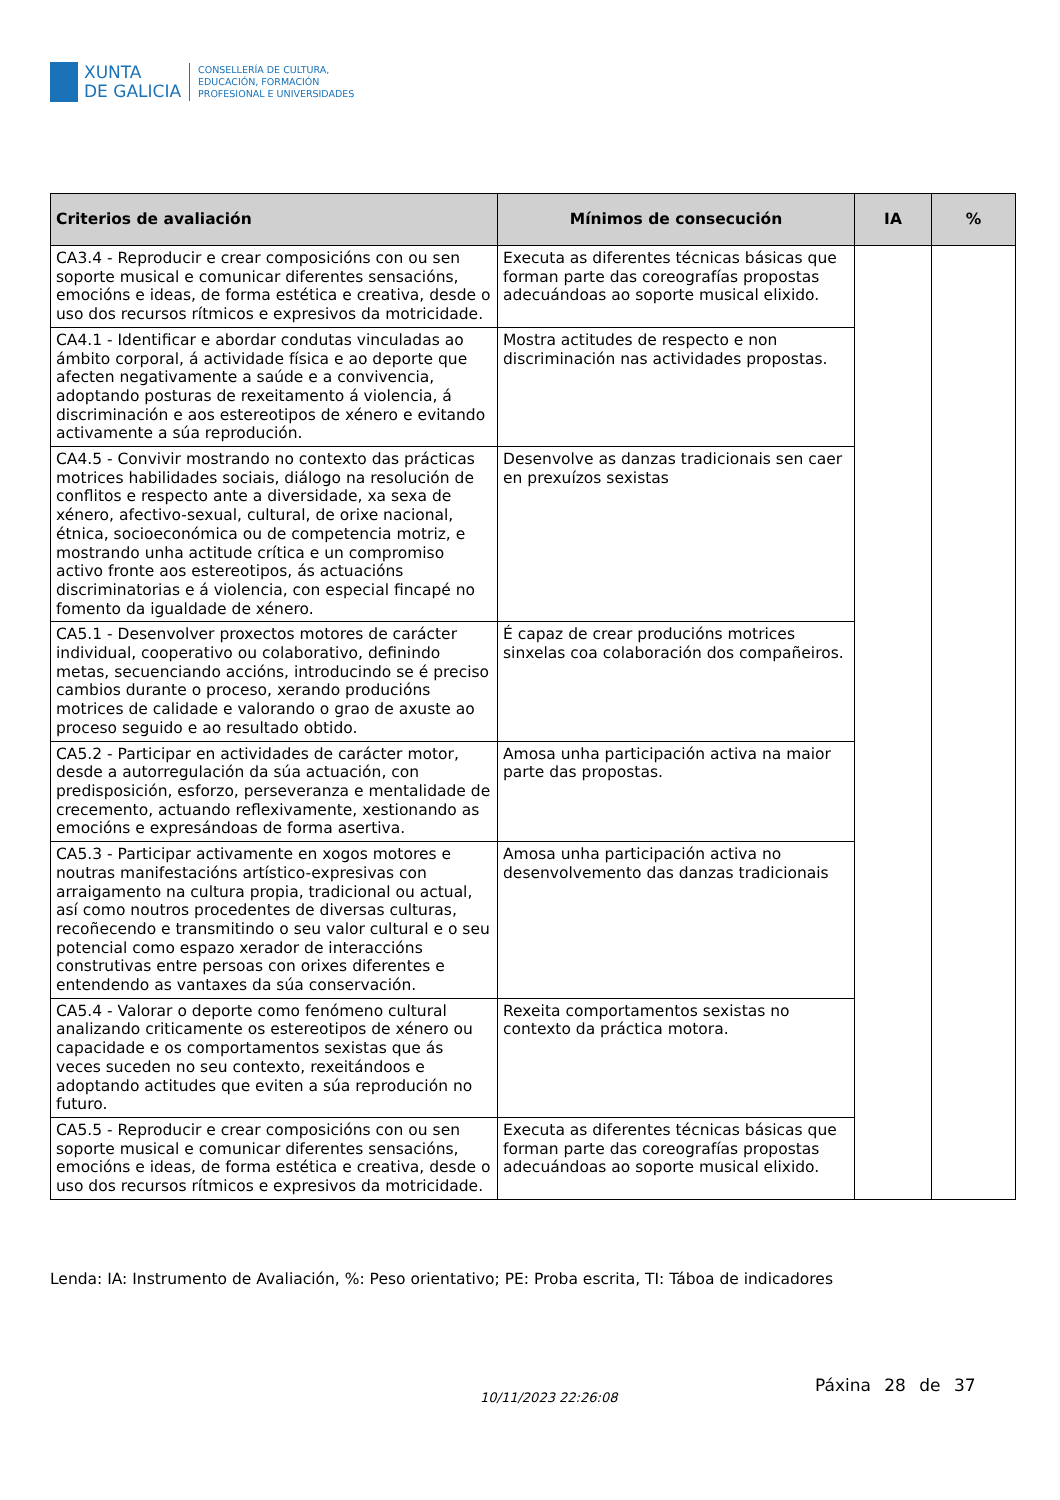XUNTA
DE GALICIA
CONSELLERÍA DE CULTURA,
EDUCACIÓN, FORMACIÓN
PROFESIONAL E UNIVERSIDADES
| Criterios de avaliación | Mínimos de consecución | IA | % |
| --- | --- | --- | --- |
| CA3.4 - Reproducir e crear composicións con ou sen soporte musical e comunicar diferentes sensacións, emocións e ideas, de forma estética e creativa, desde o uso dos recursos rítmicos e expresivos da motricidade. | Executa as diferentes técnicas básicas que forman parte das coreografías propostas adecuándoas ao soporte musical elixido. | | |
| CA4.1 - Identificar e abordar condutas vinculadas ao ámbito corporal, á actividade física e ao deporte que afecten negativamente a saúde e a convivencia, adoptando posturas de rexeitamento á violencia, á discriminación e aos estereotipos de xénero e evitando activamente a súa reprodución. | Mostra actitudes de respecto e non discriminación nas actividades propostas. | | |
| CA4.5 - Convivir mostrando no contexto das prácticas motrices habilidades sociais, diálogo na resolución de conflitos e respecto ante a diversidade, xa sexa de xénero, afectivo-sexual, cultural, de orixe nacional, étnica, socioeconómica ou de competencia motriz, e mostrando unha actitude crítica e un compromiso activo fronte aos estereotipos, ás actuacións discriminatorias e á violencia, con especial fincapé no fomento da igualdade de xénero. | Desenvolve as danzas tradicionais sen caer en prexuízos sexistas | | |
| CA5.1 - Desenvolver proxectos motores de carácter individual, cooperativo ou colaborativo, definindo metas, secuenciando accións, introducindo se é preciso cambios durante o proceso, xerando producións motrices de calidade e valorando o grao de axuste ao proceso seguido e ao resultado obtido. | É capaz de crear producións motrices sinxelas coa colaboración dos compañeiros. | | |
| CA5.2 - Participar en actividades de carácter motor, desde a autorregulación da súa actuación, con predisposición, esforzo, perseveranza e mentalidade de crecemento, actuando reflexivamente, xestionando as emocións e expresándoas de forma asertiva. | Amosa unha participación activa na maior parte das propostas. | | |
| CA5.3 - Participar activamente en xogos motores e noutras manifestacións artístico-expresivas con arraigamento na cultura propia, tradicional ou actual, así como noutros procedentes de diversas culturas, recoñecendo e transmitindo o seu valor cultural e o seu potencial como espazo xerador de interaccións construtivas entre persoas con orixes diferentes e entendendo as vantaxes da súa conservación. | Amosa unha participación activa no desenvolvemento das danzas tradicionais | | |
| CA5.4 - Valorar o deporte como fenómeno cultural analizando criticamente os estereotipos de xénero ou capacidade e os comportamentos sexistas que ás veces suceden no seu contexto, rexeitándoos e adoptando actitudes que eviten a súa reprodución no futuro. | Rexeita comportamentos sexistas no contexto da práctica motora. | | |
| CA5.5 - Reproducir e crear composicións con ou sen soporte musical e comunicar diferentes sensacións, emocións e ideas, de forma estética e creativa, desde o uso dos recursos rítmicos e expresivos da motricidade. | Executa as diferentes técnicas básicas que forman parte das coreografías propostas adecuándoas ao soporte musical elixido. | | |
Lenda: IA: Instrumento de Avaliación, %: Peso orientativo; PE: Proba escrita, TI: Táboa de indicadores
10/11/2023 22:26:08
Páxina 28 de 37